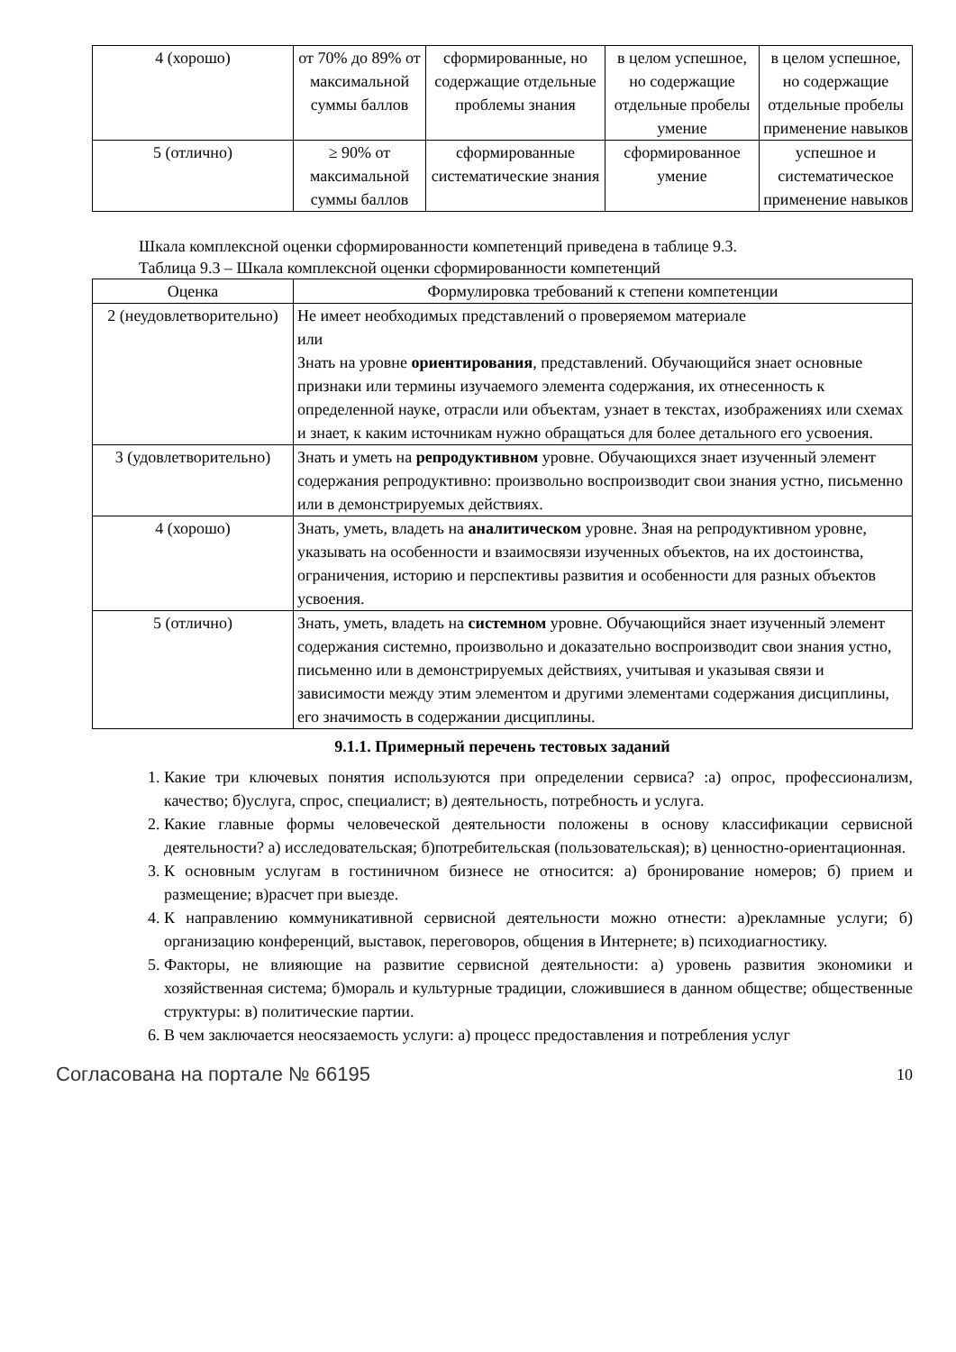| 4 (хорошо) | от 70% до 89% от максимальной суммы баллов | сформированные, но содержащие отдельные проблемы знания | в целом успешное, но содержащие отдельные пробелы умение | в целом успешное, но содержащие отдельные пробелы применение навыков |
| 5 (отлично) | ≥ 90% от максимальной суммы баллов | сформированные систематические знания | сформированное умение | успешное и систематическое применение навыков |
Шкала комплексной оценки сформированности компетенций приведена в таблице 9.3.
Таблица 9.3 – Шкала комплексной оценки сформированности компетенций
| Оценка | Формулировка требований к степени компетенции |
| --- | --- |
| 2 (неудовлетворительно) | Не имеет необходимых представлений о проверяемом материале или Знать на уровне ориентирования , представлений. Обучающийся знает основные признаки или термины изучаемого элемента содержания, их отнесенность к определенной науке, отрасли или объектам, узнает в текстах, изображениях или схемах и знает, к каким источникам нужно обращаться для более детального его усвоения. |
| 3 (удовлетворительно) | Знать и уметь на репродуктивном уровне. Обучающихся знает изученный элемент содержания репродуктивно: произвольно воспроизводит свои знания устно, письменно или в демонстрируемых действиях. |
| 4 (хорошо) | Знать, уметь, владеть на аналитическом уровне. Зная на репродуктивном уровне, указывать на особенности и взаимосвязи изученных объектов, на их достоинства, ограничения, историю и перспективы развития и особенности для разных объектов усвоения. |
| 5 (отлично) | Знать, уметь, владеть на системном уровне. Обучающийся знает изученный элемент содержания системно, произвольно и доказательно воспроизводит свои знания устно, письменно или в демонстрируемых действиях, учитывая и указывая связи и зависимости между этим элементом и другими элементами содержания дисциплины, его значимость в содержании дисциплины. |
9.1.1. Примерный перечень тестовых заданий
1. Какие три ключевых понятия используются при определении сервиса? :а) опрос, профессионализм, качество; б)услуга, спрос, специалист; в) деятельность, потребность и услуга.
2. Какие главные формы человеческой деятельности положены в основу классификации сервисной деятельности? а) исследовательская; б)потребительская (пользовательская); в) ценностно-ориентационная.
3. К основным услугам в гостиничном бизнесе не относится: а) бронирование номеров; б) прием и размещение; в)расчет при выезде.
4. К направлению коммуникативной сервисной деятельности можно отнести: а)рекламные услуги; б) организацию конференций, выставок, переговоров, общения в Интернете; в) психодиагностику.
5. Факторы, не влияющие на развитие сервисной деятельности: а) уровень развития экономики и хозяйственная система; б)мораль и культурные традиции, сложившиеся в данном обществе; общественные структуры: в) политические партии.
6. В чем заключается неосязаемость услуги: а) процесс предоставления и потребления услуг
Согласована на портале № 66195 10